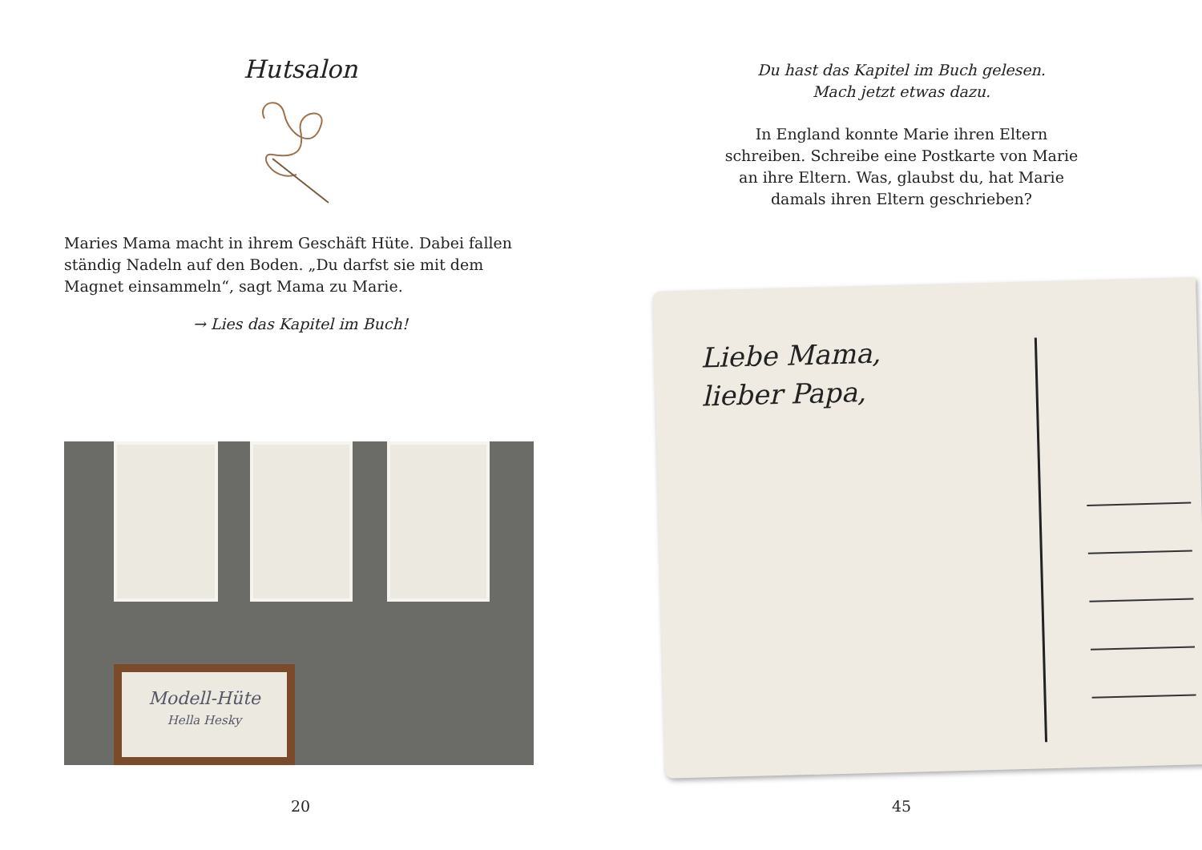Hutsalon
Maries Mama macht in ihrem Geschäft Hüte. Dabei fallen ständig Nadeln auf den Boden. „Du darfst sie mit dem Magnet einsammeln“, sagt Mama zu Marie.
→ Lies das Kapitel im Buch!
Modell-Hüte
Hella Hesky
20
Du hast das Kapitel im Buch gelesen.
Mach jetzt etwas dazu.
In England konnte Marie ihren Eltern
schreiben. Schreibe eine Postkarte von Marie
an ihre Eltern. Was, glaubst du, hat Marie
damals ihren Eltern geschrieben?
Liebe Mama,
lieber Papa,
45